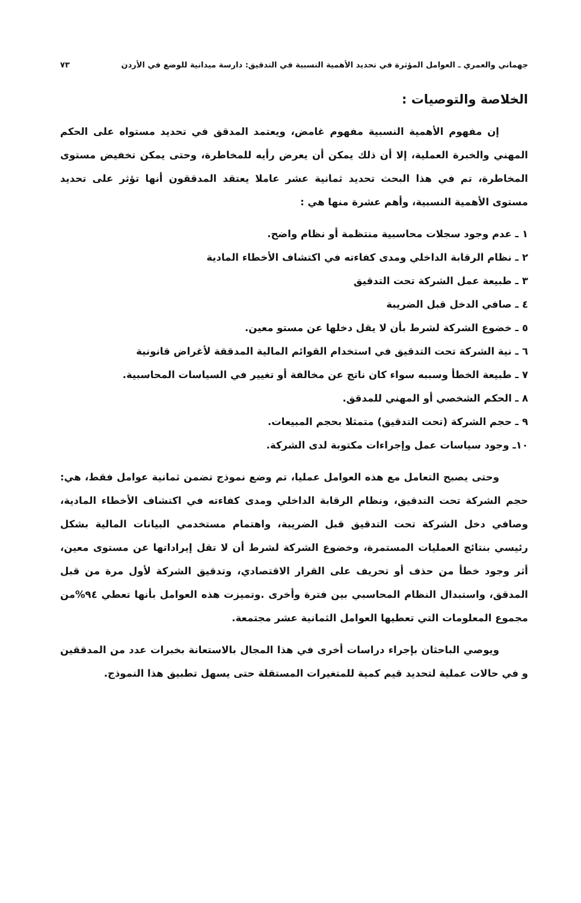جهماني والعمري ـ العوامل المؤثرة في تحديد الأهمية النسبية في التدقيق: دارسة ميدانية للوضع في الأردن ٧٣
الخلاصة والتوصيات :
إن مفهوم الأهمية النسبية مفهوم غامض، ويعتمد المدقق في تحديد مستواه على الحكم المهني والخبرة العملية، إلا أن ذلك يمكن أن يعرض رأيه للمخاطرة، وحتى يمكن تخفيض مستوى المخاطرة، تم في هذا البحث تحديد ثمانية عشر عاملا يعتقد المدققون أنها تؤثر على تحديد مستوى الأهمية النسبية، وأهم عشرة منها هي :
١ ـ عدم وجود سجلات محاسبية منتظمة أو نظام واضح.
٢ ـ نظام الرقابة الداخلي ومدى كفاءته في اكتشاف الأخطاء المادية
٣ ـ طبيعة عمل الشركة تحت التدقيق
٤ ـ صافي الدخل قبل الضريبة
٥ ـ خضوع الشركة لشرط بأن لا يقل دخلها عن مستو معين.
٦ ـ نية الشركة تحت التدقيق في استخدام القوائم المالية المدققة لأغراض قانونية
٧ ـ طبيعة الخطأ وسببه سواء كان ناتج عن مخالفة أو تغيير في السياسات المحاسبية.
٨ ـ الحكم الشخصي أو المهني للمدقق.
٩ ـ حجم الشركة (تحت التدقيق) متمثلا بحجم المبيعات.
١٠ـ وجود سياسات عمل وإجراءات مكتوبة لدى الشركة.
وحتى يصبح التعامل مع هذه العوامل عمليا، تم وضع نموذج تضمن ثمانية عوامل فقط، هي: حجم الشركة تحت التدقيق، ونظام الرقابة الداخلي ومدى كفاءته في اكتشاف الأخطاء المادية، وصافي دخل الشركة تحت التدقيق قبل الضريبة، واهتمام مستخدمي البيانات المالية بشكل رئيسي بنتائج العمليات المستمرة، وخضوع الشركة لشرط أن لا تقل إيراداتها عن مستوى معين، أثر وجود خطأ من حذف أو تحريف على القرار الاقتصادي، وتدقيق الشركة لأول مرة من قبل المدقق، واستبدال النظام المحاسبي بين فترة وأخرى .وتميزت هذه العوامل بأنها تعطي ٩٤%من مجموع المعلومات التي تعطيها العوامل الثمانية عشر مجتمعة.
ويوصي الباحثان بإجراء دراسات أخرى في هذا المجال بالاستعانة بخبرات عدد من المدققين و في حالات عملية لتحديد قيم كمية للمتغيرات المستقلة حتى يسهل تطبيق هذا النموذج.